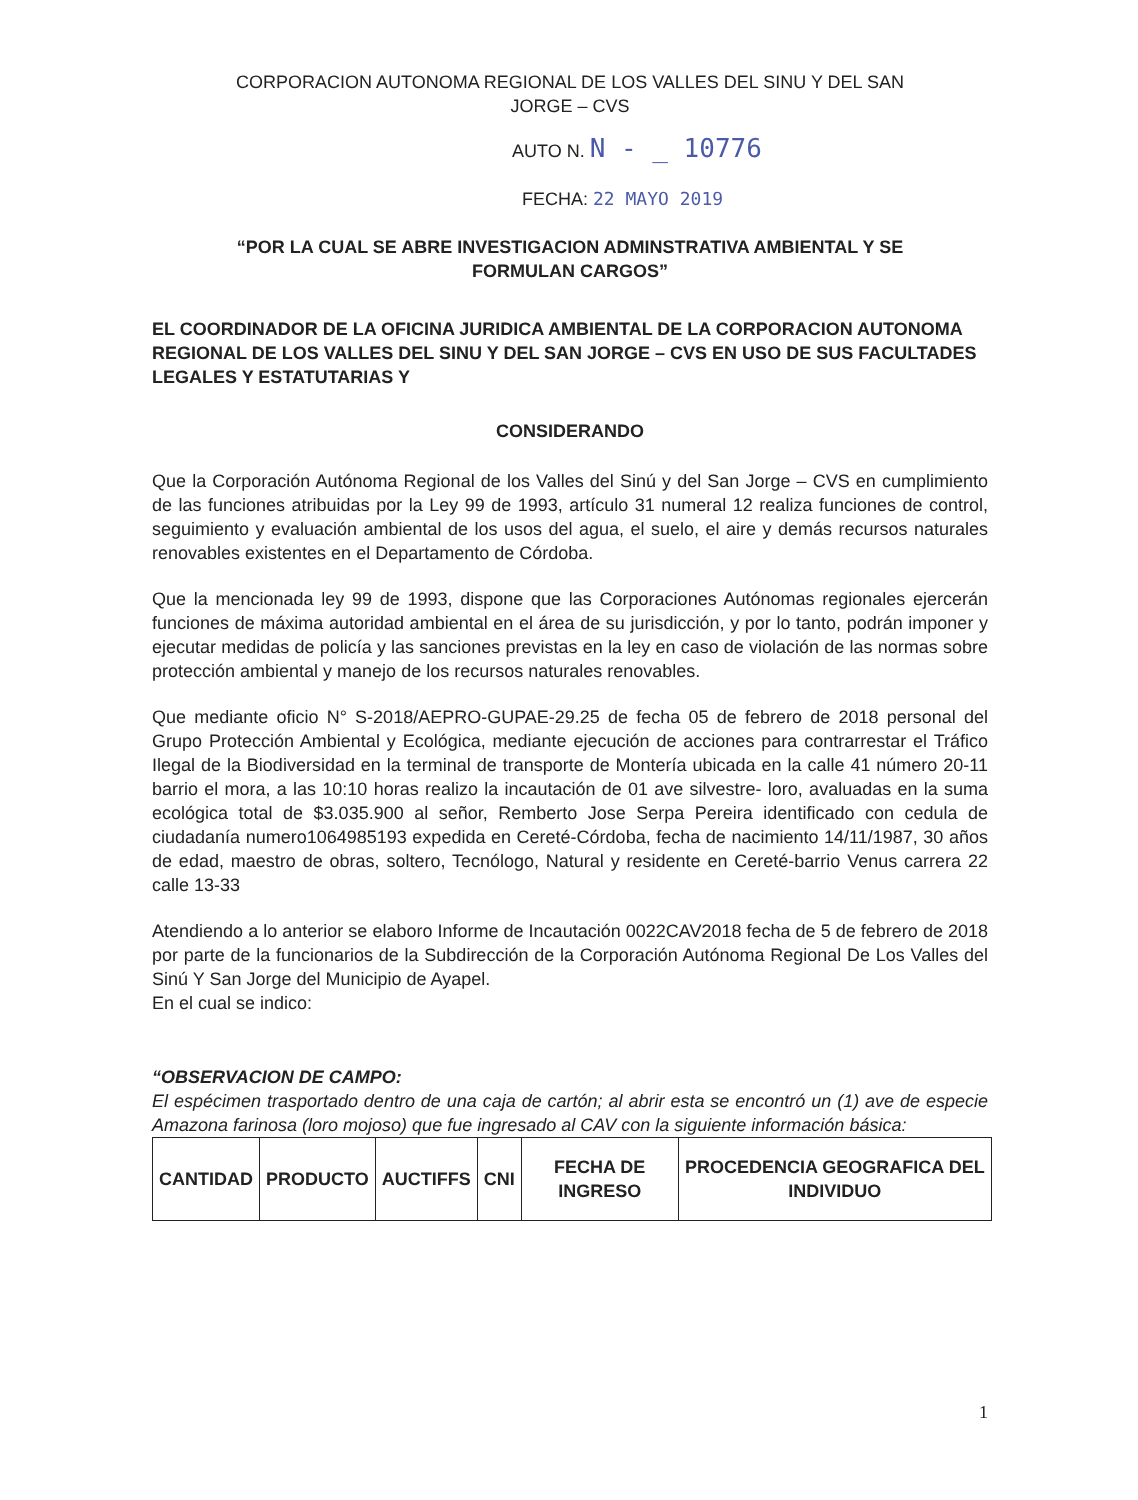CORPORACION AUTONOMA REGIONAL DE LOS VALLES DEL SINU Y DEL SAN
JORGE – CVS
AUTO N. N - _ 10776
FECHA: 22 MAYO 2019
“POR LA CUAL SE ABRE INVESTIGACION ADMINSTRATIVA AMBIENTAL Y SE
FORMULAN CARGOS”
EL COORDINADOR DE LA OFICINA JURIDICA AMBIENTAL DE LA CORPORACION AUTONOMA REGIONAL DE LOS VALLES DEL SINU Y DEL SAN JORGE – CVS EN USO DE SUS FACULTADES LEGALES Y ESTATUTARIAS Y
CONSIDERANDO
Que la Corporación Autónoma Regional de los Valles del Sinú y del San Jorge – CVS en cumplimiento de las funciones atribuidas por la Ley 99 de 1993, artículo 31 numeral 12 realiza funciones de control, seguimiento y evaluación ambiental de los usos del agua, el suelo, el aire y demás recursos naturales renovables existentes en el Departamento de Córdoba.
Que la mencionada ley 99 de 1993, dispone que las Corporaciones Autónomas regionales ejercerán funciones de máxima autoridad ambiental en el área de su jurisdicción, y por lo tanto, podrán imponer y ejecutar medidas de policía y las sanciones previstas en la ley en caso de violación de las normas sobre protección ambiental y manejo de los recursos naturales renovables.
Que mediante oficio N° S-2018/AEPRO-GUPAE-29.25 de fecha 05 de febrero de 2018 personal del Grupo Protección Ambiental y Ecológica, mediante ejecución de acciones para contrarrestar el Tráfico Ilegal de la Biodiversidad en la terminal de transporte de Montería ubicada en la calle 41 número 20-11 barrio el mora, a las 10:10 horas realizo la incautación de 01 ave silvestre- loro, avaluadas en la suma ecológica total de $3.035.900 al señor, Remberto Jose Serpa Pereira identificado con cedula de ciudadanía numero1064985193 expedida en Cereté-Córdoba, fecha de nacimiento 14/11/1987, 30 años de edad, maestro de obras, soltero, Tecnólogo, Natural y residente en Cereté-barrio Venus carrera 22 calle 13-33
Atendiendo a lo anterior se elaboro Informe de Incautación 0022CAV2018 fecha de 5 de febrero de 2018 por parte de la funcionarios de la Subdirección de la Corporación Autónoma Regional De Los Valles del Sinú Y San Jorge del Municipio de Ayapel.
En el cual se indico:
“OBSERVACION DE CAMPO:
El espécimen trasportado dentro de una caja de cartón; al abrir esta se encontró un (1) ave de especie Amazona farinosa (loro mojoso) que fue ingresado al CAV con la siguiente información básica:
| CANTIDAD | PRODUCTO | AUCTIFFS | CNI | FECHA DE INGRESO | PROCEDENCIA GEOGRAFICA DEL INDIVIDUO |
| --- | --- | --- | --- | --- | --- |
1